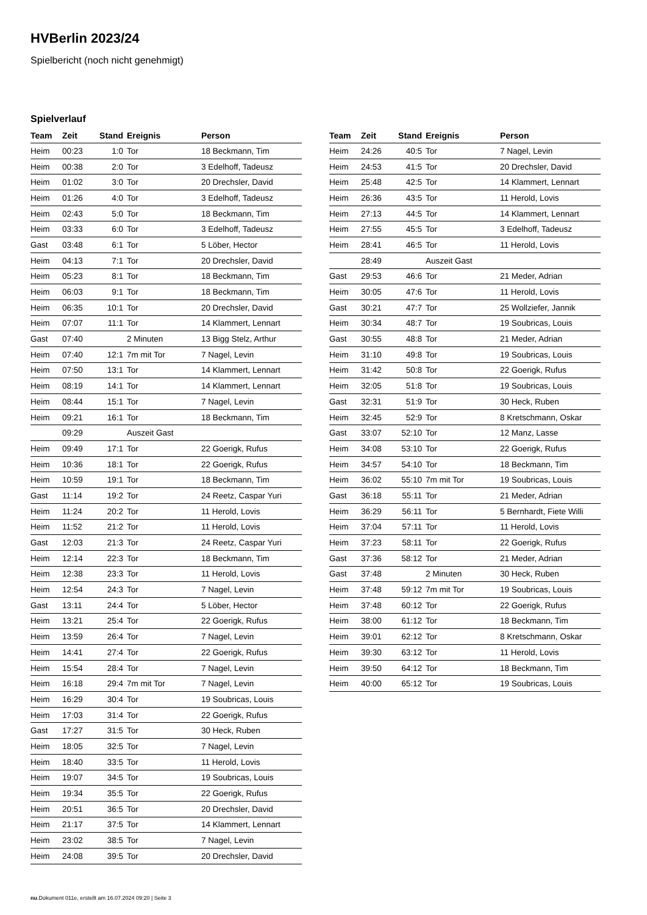HVBerlin 2023/24
Spielbericht (noch nicht genehmigt)
Spielverlauf
| Team | Zeit | Stand | Ereignis | Person |
| --- | --- | --- | --- | --- |
| Heim | 00:23 | 1:0 | Tor | 18 Beckmann, Tim |
| Heim | 00:38 | 2:0 | Tor | 3 Edelhoff, Tadeusz |
| Heim | 01:02 | 3:0 | Tor | 20 Drechsler, David |
| Heim | 01:26 | 4:0 | Tor | 3 Edelhoff, Tadeusz |
| Heim | 02:43 | 5:0 | Tor | 18 Beckmann, Tim |
| Heim | 03:33 | 6:0 | Tor | 3 Edelhoff, Tadeusz |
| Gast | 03:48 | 6:1 | Tor | 5 Löber, Hector |
| Heim | 04:13 | 7:1 | Tor | 20 Drechsler, David |
| Heim | 05:23 | 8:1 | Tor | 18 Beckmann, Tim |
| Heim | 06:03 | 9:1 | Tor | 18 Beckmann, Tim |
| Heim | 06:35 | 10:1 | Tor | 20 Drechsler, David |
| Heim | 07:07 | 11:1 | Tor | 14 Klammert, Lennart |
| Gast | 07:40 | | 2 Minuten | 13 Bigg Stelz, Arthur |
| Heim | 07:40 | 12:1 | 7m mit Tor | 7 Nagel, Levin |
| Heim | 07:50 | 13:1 | Tor | 14 Klammert, Lennart |
| Heim | 08:19 | 14:1 | Tor | 14 Klammert, Lennart |
| Heim | 08:44 | 15:1 | Tor | 7 Nagel, Levin |
| Heim | 09:21 | 16:1 | Tor | 18 Beckmann, Tim |
| | 09:29 | | Auszeit Gast | |
| Heim | 09:49 | 17:1 | Tor | 22 Goerigk, Rufus |
| Heim | 10:36 | 18:1 | Tor | 22 Goerigk, Rufus |
| Heim | 10:59 | 19:1 | Tor | 18 Beckmann, Tim |
| Gast | 11:14 | 19:2 | Tor | 24 Reetz, Caspar Yuri |
| Heim | 11:24 | 20:2 | Tor | 11 Herold, Lovis |
| Heim | 11:52 | 21:2 | Tor | 11 Herold, Lovis |
| Gast | 12:03 | 21:3 | Tor | 24 Reetz, Caspar Yuri |
| Heim | 12:14 | 22:3 | Tor | 18 Beckmann, Tim |
| Heim | 12:38 | 23:3 | Tor | 11 Herold, Lovis |
| Heim | 12:54 | 24:3 | Tor | 7 Nagel, Levin |
| Gast | 13:11 | 24:4 | Tor | 5 Löber, Hector |
| Heim | 13:21 | 25:4 | Tor | 22 Goerigk, Rufus |
| Heim | 13:59 | 26:4 | Tor | 7 Nagel, Levin |
| Heim | 14:41 | 27:4 | Tor | 22 Goerigk, Rufus |
| Heim | 15:54 | 28:4 | Tor | 7 Nagel, Levin |
| Heim | 16:18 | 29:4 | 7m mit Tor | 7 Nagel, Levin |
| Heim | 16:29 | 30:4 | Tor | 19 Soubricas, Louis |
| Heim | 17:03 | 31:4 | Tor | 22 Goerigk, Rufus |
| Gast | 17:27 | 31:5 | Tor | 30 Heck, Ruben |
| Heim | 18:05 | 32:5 | Tor | 7 Nagel, Levin |
| Heim | 18:40 | 33:5 | Tor | 11 Herold, Lovis |
| Heim | 19:07 | 34:5 | Tor | 19 Soubricas, Louis |
| Heim | 19:34 | 35:5 | Tor | 22 Goerigk, Rufus |
| Heim | 20:51 | 36:5 | Tor | 20 Drechsler, David |
| Heim | 21:17 | 37:5 | Tor | 14 Klammert, Lennart |
| Heim | 23:02 | 38:5 | Tor | 7 Nagel, Levin |
| Heim | 24:08 | 39:5 | Tor | 20 Drechsler, David |
| Team | Zeit | Stand | Ereignis | Person |
| --- | --- | --- | --- | --- |
| Heim | 24:26 | 40:5 | Tor | 7 Nagel, Levin |
| Heim | 24:53 | 41:5 | Tor | 20 Drechsler, David |
| Heim | 25:48 | 42:5 | Tor | 14 Klammert, Lennart |
| Heim | 26:36 | 43:5 | Tor | 11 Herold, Lovis |
| Heim | 27:13 | 44:5 | Tor | 14 Klammert, Lennart |
| Heim | 27:55 | 45:5 | Tor | 3 Edelhoff, Tadeusz |
| Heim | 28:41 | 46:5 | Tor | 11 Herold, Lovis |
| | 28:49 | | Auszeit Gast | |
| Gast | 29:53 | 46:6 | Tor | 21 Meder, Adrian |
| Heim | 30:05 | 47:6 | Tor | 11 Herold, Lovis |
| Gast | 30:21 | 47:7 | Tor | 25 Wollziefer, Jannik |
| Heim | 30:34 | 48:7 | Tor | 19 Soubricas, Louis |
| Gast | 30:55 | 48:8 | Tor | 21 Meder, Adrian |
| Heim | 31:10 | 49:8 | Tor | 19 Soubricas, Louis |
| Heim | 31:42 | 50:8 | Tor | 22 Goerigk, Rufus |
| Heim | 32:05 | 51:8 | Tor | 19 Soubricas, Louis |
| Gast | 32:31 | 51:9 | Tor | 30 Heck, Ruben |
| Heim | 32:45 | 52:9 | Tor | 8 Kretschmann, Oskar |
| Gast | 33:07 | 52:10 | Tor | 12 Manz, Lasse |
| Heim | 34:08 | 53:10 | Tor | 22 Goerigk, Rufus |
| Heim | 34:57 | 54:10 | Tor | 18 Beckmann, Tim |
| Heim | 36:02 | 55:10 | 7m mit Tor | 19 Soubricas, Louis |
| Gast | 36:18 | 55:11 | Tor | 21 Meder, Adrian |
| Heim | 36:29 | 56:11 | Tor | 5 Bernhardt, Fiete Willi |
| Heim | 37:04 | 57:11 | Tor | 11 Herold, Lovis |
| Heim | 37:23 | 58:11 | Tor | 22 Goerigk, Rufus |
| Gast | 37:36 | 58:12 | Tor | 21 Meder, Adrian |
| Gast | 37:48 | | 2 Minuten | 30 Heck, Ruben |
| Heim | 37:48 | 59:12 | 7m mit Tor | 19 Soubricas, Louis |
| Heim | 37:48 | 60:12 | Tor | 22 Goerigk, Rufus |
| Heim | 38:00 | 61:12 | Tor | 18 Beckmann, Tim |
| Heim | 39:01 | 62:12 | Tor | 8 Kretschmann, Oskar |
| Heim | 39:30 | 63:12 | Tor | 11 Herold, Lovis |
| Heim | 39:50 | 64:12 | Tor | 18 Beckmann, Tim |
| Heim | 40:00 | 65:12 | Tor | 19 Soubricas, Louis |
nu.Dokument 011e, erstellt am 16.07.2024 09:20 | Seite 3